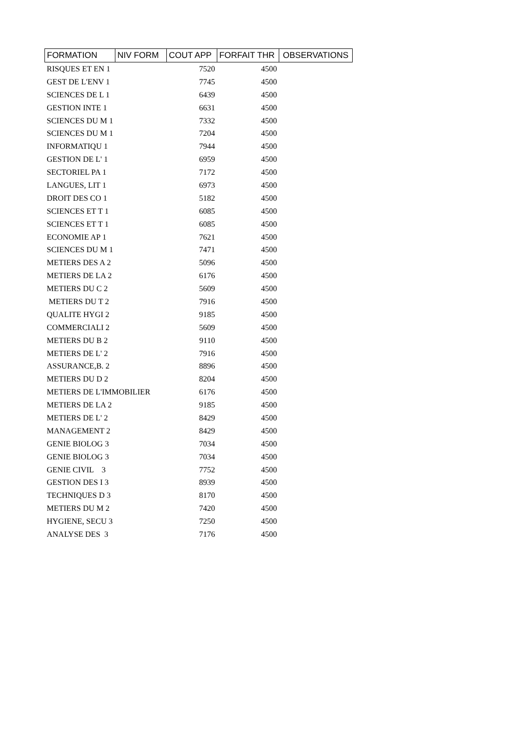| FORMATION | NIV FORM | COUT APP | FORFAIT THR | OBSERVATIONS |
| --- | --- | --- | --- | --- |
| RISQUES ET EN 1 | | 7520 | 4500 | |
| GEST DE L'ENV 1 | | 7745 | 4500 | |
| SCIENCES DE L 1 | | 6439 | 4500 | |
| GESTION INTE 1 | | 6631 | 4500 | |
| SCIENCES DU M 1 | | 7332 | 4500 | |
| SCIENCES DU M 1 | | 7204 | 4500 | |
| INFORMATIQU 1 | | 7944 | 4500 | |
| GESTION DE L' 1 | | 6959 | 4500 | |
| SECTORIEL PA 1 | | 7172 | 4500 | |
| LANGUES, LIT 1 | | 6973 | 4500 | |
| DROIT DES CO 1 | | 5182 | 4500 | |
| SCIENCES ET T 1 | | 6085 | 4500 | |
| SCIENCES ET T 1 | | 6085 | 4500 | |
| ECONOMIE AP 1 | | 7621 | 4500 | |
| SCIENCES DU M 1 | | 7471 | 4500 | |
| METIERS DES A 2 | | 5096 | 4500 | |
| METIERS DE LA 2 | | 6176 | 4500 | |
| METIERS DU C 2 | | 5609 | 4500 | |
| METIERS DU T 2 | | 7916 | 4500 | |
| QUALITE HYGI 2 | | 9185 | 4500 | |
| COMMERCIALI 2 | | 5609 | 4500 | |
| METIERS DU B 2 | | 9110 | 4500 | |
| METIERS DE L' 2 | | 7916 | 4500 | |
| ASSURANCE,B. 2 | | 8896 | 4500 | |
| METIERS DU D 2 | | 8204 | 4500 | |
| METIERS DE L'IMMOBILIER | | 6176 | 4500 | |
| METIERS DE LA 2 | | 9185 | 4500 | |
| METIERS DE L' 2 | | 8429 | 4500 | |
| MANAGEMENT 2 | | 8429 | 4500 | |
| GENIE BIOLOG 3 | | 7034 | 4500 | |
| GENIE BIOLOG 3 | | 7034 | 4500 | |
| GENIE CIVIL 3 | | 7752 | 4500 | |
| GESTION DES I 3 | | 8939 | 4500 | |
| TECHNIQUES D 3 | | 8170 | 4500 | |
| METIERS DU M 2 | | 7420 | 4500 | |
| HYGIENE, SECU 3 | | 7250 | 4500 | |
| ANALYSE DES 3 | | 7176 | 4500 | |